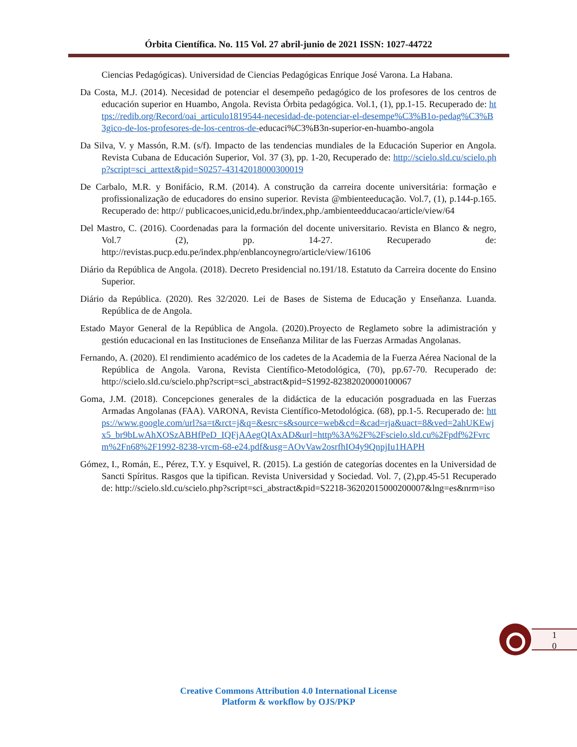Órbita Científica. No. 115 Vol. 27 abril-junio de 2021 ISSN: 1027-44722
Ciencias Pedagógicas). Universidad de Ciencias Pedagógicas Enrique José Varona. La Habana.
Da Costa, M.J. (2014). Necesidad de potenciar el desempeño pedagógico de los profesores de los centros de educación superior en Huambo, Angola. Revista Órbita pedagógica. Vol.1, (1), pp.1-15. Recuperado de: https://redib.org/Record/oai_articulo1819544-necesidad-de-potenciar-el-desempe%C3%B1o-pedag%C3%B3gico-de-los-profesores-de-los-centros-de-educaci%C3%B3n-superior-en-huambo-angola
Da Silva, V. y Massón, R.M. (s/f). Impacto de las tendencias mundiales de la Educación Superior en Angola. Revista Cubana de Educación Superior, Vol. 37 (3), pp. 1-20, Recuperado de: http://scielo.sld.cu/scielo.php?script=sci_arttext&pid=S0257-43142018000300019
De Carbalo, M.R. y Bonifácio, R.M. (2014). A construção da carreira docente universitária: formação e profissionalização de educadores do ensino superior. Revista @mbienteeducação. Vol.7, (1), p.144-p.165. Recuperado de: http:// publicacoes,unicid,edu.br/index,php./ambienteedducacao/article/view/64
Del Mastro, C. (2016). Coordenadas para la formación del docente universitario. Revista en Blanco & negro, Vol.7 (2), pp. 14-27. Recuperado de: http://revistas.pucp.edu.pe/index.php/enblancoynegro/article/view/16106
Diário da República de Angola. (2018). Decreto Presidencial no.191/18. Estatuto da Carreira docente do Ensino Superior.
Diário da República. (2020). Res 32/2020. Lei de Bases de Sistema de Educação y Enseñanza. Luanda. República de de Angola.
Estado Mayor General de la República de Angola. (2020).Proyecto de Reglameto sobre la adimistración y gestión educacional en las Instituciones de Enseñanza Militar de las Fuerzas Armadas Angolanas.
Fernando, A. (2020). El rendimiento académico de los cadetes de la Academia de la Fuerza Aérea Nacional de la República de Angola. Varona, Revista Científico-Metodológica, (70), pp.67-70. Recuperado de: http://scielo.sld.cu/scielo.php?script=sci_abstract&pid=S1992-82382020000100067
Goma, J.M. (2018). Concepciones generales de la didáctica de la educación posgraduada en las Fuerzas Armadas Angolanas (FAA). VARONA, Revista Científico-Metodológica. (68), pp.1-5. Recuperado de: https://www.google.com/url?sa=t&rct=j&q=&esrc=s&source=web&cd=&cad=rja&uact=8&ved=2ahUKEwjx5_br9bLwAhXOSzABHfPeD_IQFjAAegQIAxAD&url=http%3A%2F%2Fscielo.sld.cu%2Fpdf%2Fvrcm%2Fn68%2F1992-8238-vrcm-68-e24.pdf&usg=AOvVaw2osrfhIO4y9QnpjIu1HAPH
Gómez, I., Román, E., Pérez, T.Y. y Esquivel, R. (2015). La gestión de categorías docentes en la Universidad de Sancti Spíritus. Rasgos que la tipifican. Revista Universidad y Sociedad. Vol. 7, (2),pp.45-51 Recuperado de: http://scielo.sld.cu/scielo.php?script=sci_abstract&pid=S2218-36202015000200007&lng=es&nrm=iso
1
0
Creative Commons Attribution 4.0 International License
Platform & workflow by OJS/PKP